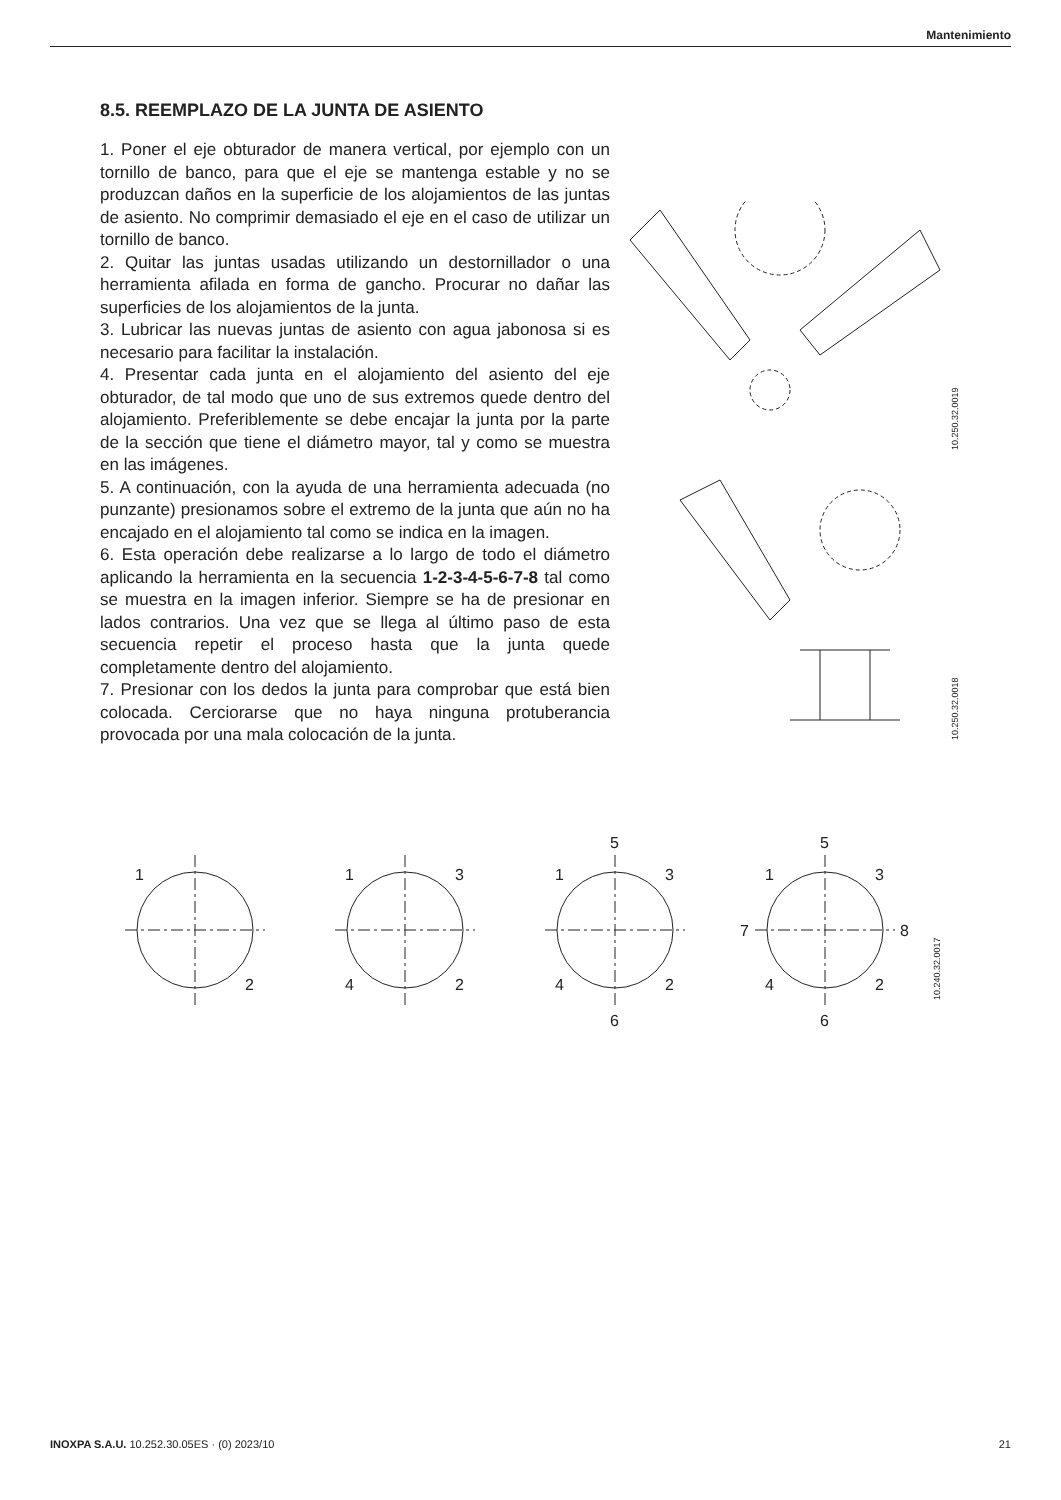Mantenimiento
8.5. REEMPLAZO DE LA JUNTA DE ASIENTO
1. Poner el eje obturador de manera vertical, por ejemplo con un tornillo de banco, para que el eje se mantenga estable y no se produzcan daños en la superficie de los alojamientos de las juntas de asiento. No comprimir demasiado el eje en el caso de utilizar un tornillo de banco.
2. Quitar las juntas usadas utilizando un destornillador o una herramienta afilada en forma de gancho. Procurar no dañar las superficies de los alojamientos de la junta.
3. Lubricar las nuevas juntas de asiento con agua jabonosa si es necesario para facilitar la instalación.
4. Presentar cada junta en el alojamiento del asiento del eje obturador, de tal modo que uno de sus extremos quede dentro del alojamiento. Preferiblemente se debe encajar la junta por la parte de la sección que tiene el diámetro mayor, tal y como se muestra en las imágenes.
5. A continuación, con la ayuda de una herramienta adecuada (no punzante) presionamos sobre el extremo de la junta que aún no ha encajado en el alojamiento tal como se indica en la imagen.
6. Esta operación debe realizarse a lo largo de todo el diámetro aplicando la herramienta en la secuencia 1-2-3-4-5-6-7-8 tal como se muestra en la imagen inferior. Siempre se ha de presionar en lados contrarios. Una vez que se llega al último paso de esta secuencia repetir el proceso hasta que la junta quede completamente dentro del alojamiento.
7. Presionar con los dedos la junta para comprobar que está bien colocada. Cerciorarse que no haya ninguna protuberancia provocada por una mala colocación de la junta.
10.250.32.0019
10.250.32.0018
1
2
1
3
4
2
5
1
3
4
2
6
5
1
3
7
8
4
2
6
10.240.32.0017
INOXPA S.A.U. 10.252.30.05ES · (0) 2023/10 21